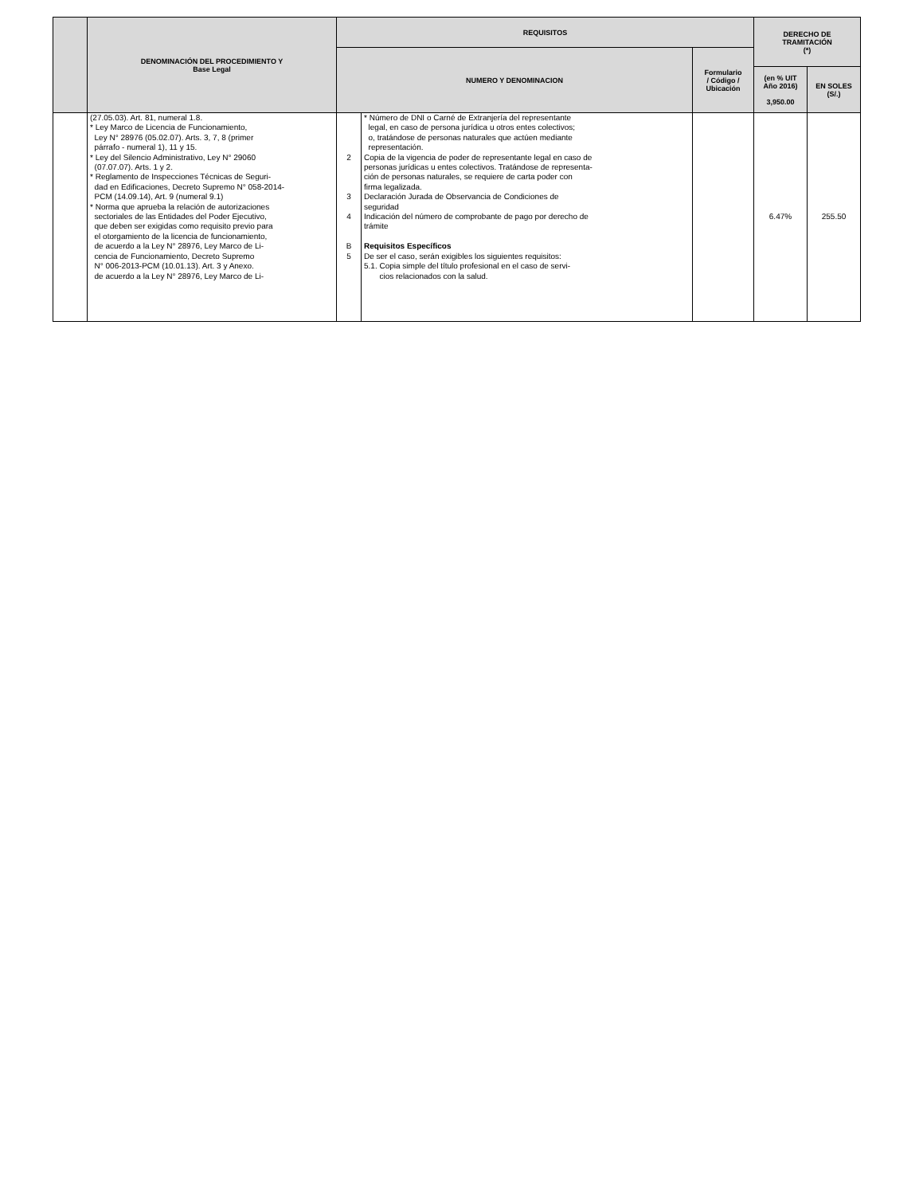| | DENOMINACIÓN DEL PROCEDIMIENTO Y Base Legal | REQUISITOS | | | DERECHO DE TRAMITACIÓN (*) | |
| --- | --- | --- | --- | --- | --- | --- |
| | | NUMERO Y DENOMINACION | | Formulario / Código / Ubicación | | |
| | | | | | (en % UIT Año 2016) 3,950.00 | EN SOLES (S/.) |
| | (27.05.03). Art. 81, numeral 1.8. * Ley Marco de Licencia de Funcionamiento, Ley N° 28976 (05.02.07). Arts. 3, 7, 8 (primer párrafo - numeral 1), 11 y 15. * Ley del Silencio Administrativo, Ley N° 29060 (07.07.07). Arts. 1 y 2. * Reglamento de Inspecciones Técnicas de Seguri- dad en Edificaciones, Decreto Supremo N° 058-2014- PCM (14.09.14), Art. 9 (numeral 9.1) * Norma que aprueba la relación de autorizaciones sectoriales de las Entidades del Poder Ejecutivo, que deben ser exigidas como requisito previo para el otorgamiento de la licencia de funcionamiento, de acuerdo a la Ley N° 28976, Ley Marco de Li- cencia de Funcionamiento, Decreto Supremo N° 006-2013-PCM (10.01.13). Art. 3 y Anexo. de acuerdo a la Ley N° 28976, Ley Marco de Li- | 2 3 4 B 5 | * Número de DNI o Carné de Extranjería del representante legal, en caso de persona jurídica u otros entes colectivos; o, tratándose de personas naturales que actúen mediante representación. Copia de la vigencia de poder de representante legal en caso de personas jurídicas u entes colectivos. Tratándose de representa- ción de personas naturales, se requiere de carta poder con firma legalizada. Declaración Jurada de Observancia de Condiciones de seguridad Indicación del número de comprobante de pago por derecho de trámite Requisitos Específicos De ser el caso, serán exigibles los siguientes requisitos: 5.1. Copia simple del título profesional en el caso de servi- cios relacionados con la salud. | | 6.47% | 255.50 |